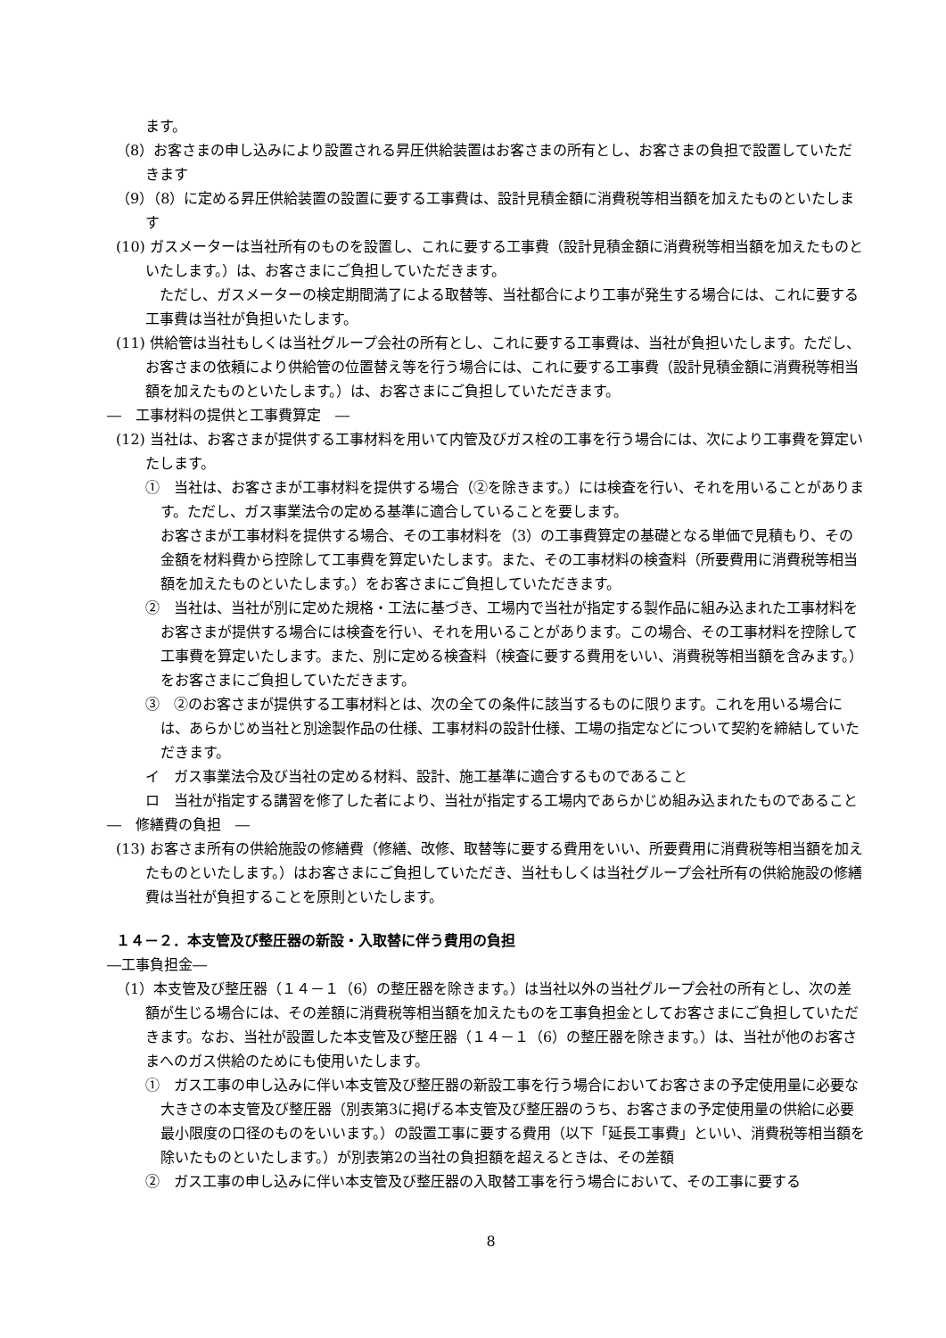ます。
（8）お客さまの申し込みにより設置される昇圧供給装置はお客さまの所有とし、お客さまの負担で設置していただきます
（9）（8）に定める昇圧供給装置の設置に要する工事費は、設計見積金額に消費税等相当額を加えたものといたします
(10) ガスメーターは当社所有のものを設置し、これに要する工事費（設計見積金額に消費税等相当額を加えたものといたします。）は、お客さまにご負担していただきます。
　ただし、ガスメーターの検定期間満了による取替等、当社都合により工事が発生する場合には、これに要する工事費は当社が負担いたします。
(11) 供給管は当社もしくは当社グループ会社の所有とし、これに要する工事費は、当社が負担いたします。ただし、お客さまの依頼により供給管の位置替え等を行う場合には、これに要する工事費（設計見積金額に消費税等相当額を加えたものといたします。）は、お客さまにご負担していただきます。
―　工事材料の提供と工事費算定　―
(12) 当社は、お客さまが提供する工事材料を用いて内管及びガス栓の工事を行う場合には、次により工事費を算定いたします。
①　当社は、お客さまが工事材料を提供する場合（②を除きます。）には検査を行い、それを用いることがあります。ただし、ガス事業法令の定める基準に適合していることを要します。
お客さまが工事材料を提供する場合、その工事材料を（3）の工事費算定の基礎となる単価で見積もり、その金額を材料費から控除して工事費を算定いたします。また、その工事材料の検査料（所要費用に消費税等相当額を加えたものといたします。）をお客さまにご負担していただきます。
②　当社は、当社が別に定めた規格・工法に基づき、工場内で当社が指定する製作品に組み込まれた工事材料をお客さまが提供する場合には検査を行い、それを用いることがあります。この場合、その工事材料を控除して工事費を算定いたします。また、別に定める検査料（検査に要する費用をいい、消費税等相当額を含みます。）をお客さまにご負担していただきます。
③　②のお客さまが提供する工事材料とは、次の全ての条件に該当するものに限ります。これを用いる場合には、あらかじめ当社と別途製作品の仕様、工事材料の設計仕様、工場の指定などについて契約を締結していただきます。
イ　ガス事業法令及び当社の定める材料、設計、施工基準に適合するものであること
ロ　当社が指定する講習を修了した者により、当社が指定する工場内であらかじめ組み込まれたものであること
―　修繕費の負担　―
(13) お客さま所有の供給施設の修繕費（修繕、改修、取替等に要する費用をいい、所要費用に消費税等相当額を加えたものといたします。）はお客さまにご負担していただき、当社もしくは当社グループ会社所有の供給施設の修繕費は当社が負担することを原則といたします。
１４－２．本支管及び整圧器の新設・入取替に伴う費用の負担
―工事負担金―
（1）本支管及び整圧器（１４－１（6）の整圧器を除きます。）は当社以外の当社グループ会社の所有とし、次の差額が生じる場合には、その差額に消費税等相当額を加えたものを工事負担金としてお客さまにご負担していただきます。なお、当社が設置した本支管及び整圧器（１４－１（6）の整圧器を除きます。）は、当社が他のお客さまへのガス供給のためにも使用いたします。
①　ガス工事の申し込みに伴い本支管及び整圧器の新設工事を行う場合においてお客さまの予定使用量に必要な大きさの本支管及び整圧器（別表第3に掲げる本支管及び整圧器のうち、お客さまの予定使用量の供給に必要最小限度の口径のものをいいます。）の設置工事に要する費用（以下「延長工事費」といい、消費税等相当額を除いたものといたします。）が別表第2の当社の負担額を超えるときは、その差額
②　ガス工事の申し込みに伴い本支管及び整圧器の入取替工事を行う場合において、その工事に要する
8